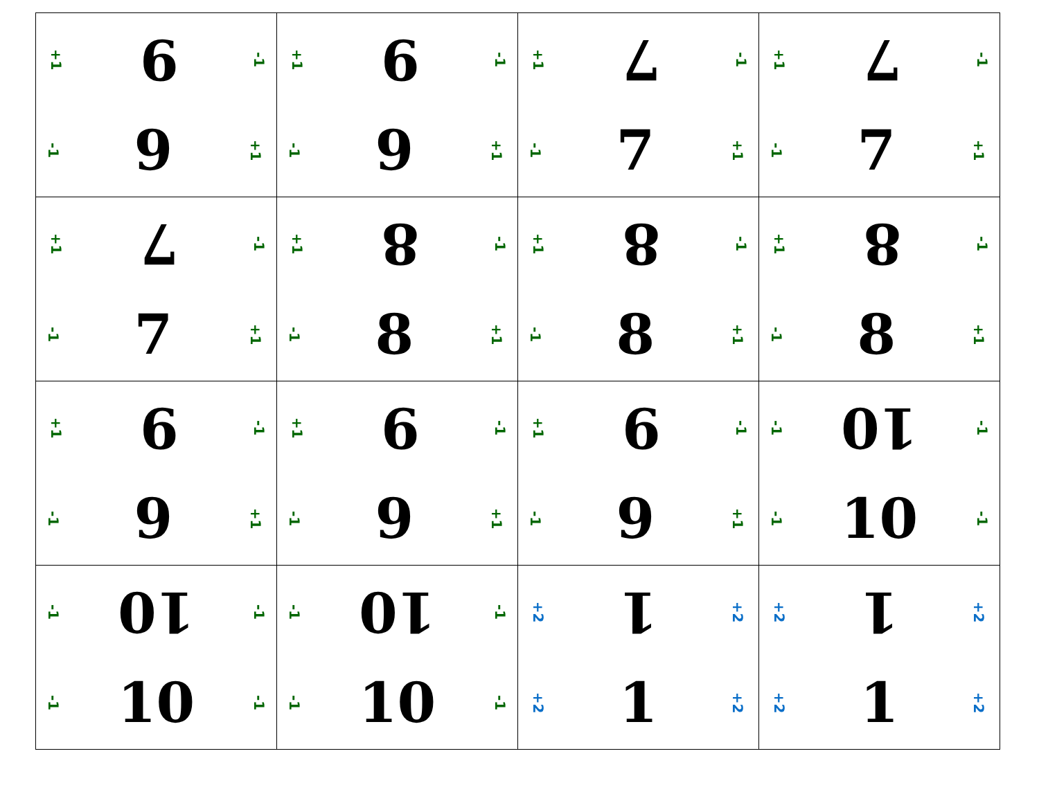| +1 9 -1 -1 9 +1 | +1 9 -1 -1 9 +1 | +1 7 -1 -1 7 +1 | +1 7 -1 -1 7 +1 |
| +1 7 -1 -1 7 +1 | +1 8 -1 -1 8 +1 | +1 8 -1 -1 8 +1 | +1 8 -1 -1 8 +1 |
| +1 9 -1 -1 9 +1 | +1 9 -1 -1 9 +1 | +1 9 -1 -1 9 +1 | -1 10 -1 -1 10 -1 |
| -1 10 -1 -1 10 -1 | -1 10 -1 -1 10 -1 | +2 1 +2 +2 1 +2 | +2 1 +2 +2 1 +2 |